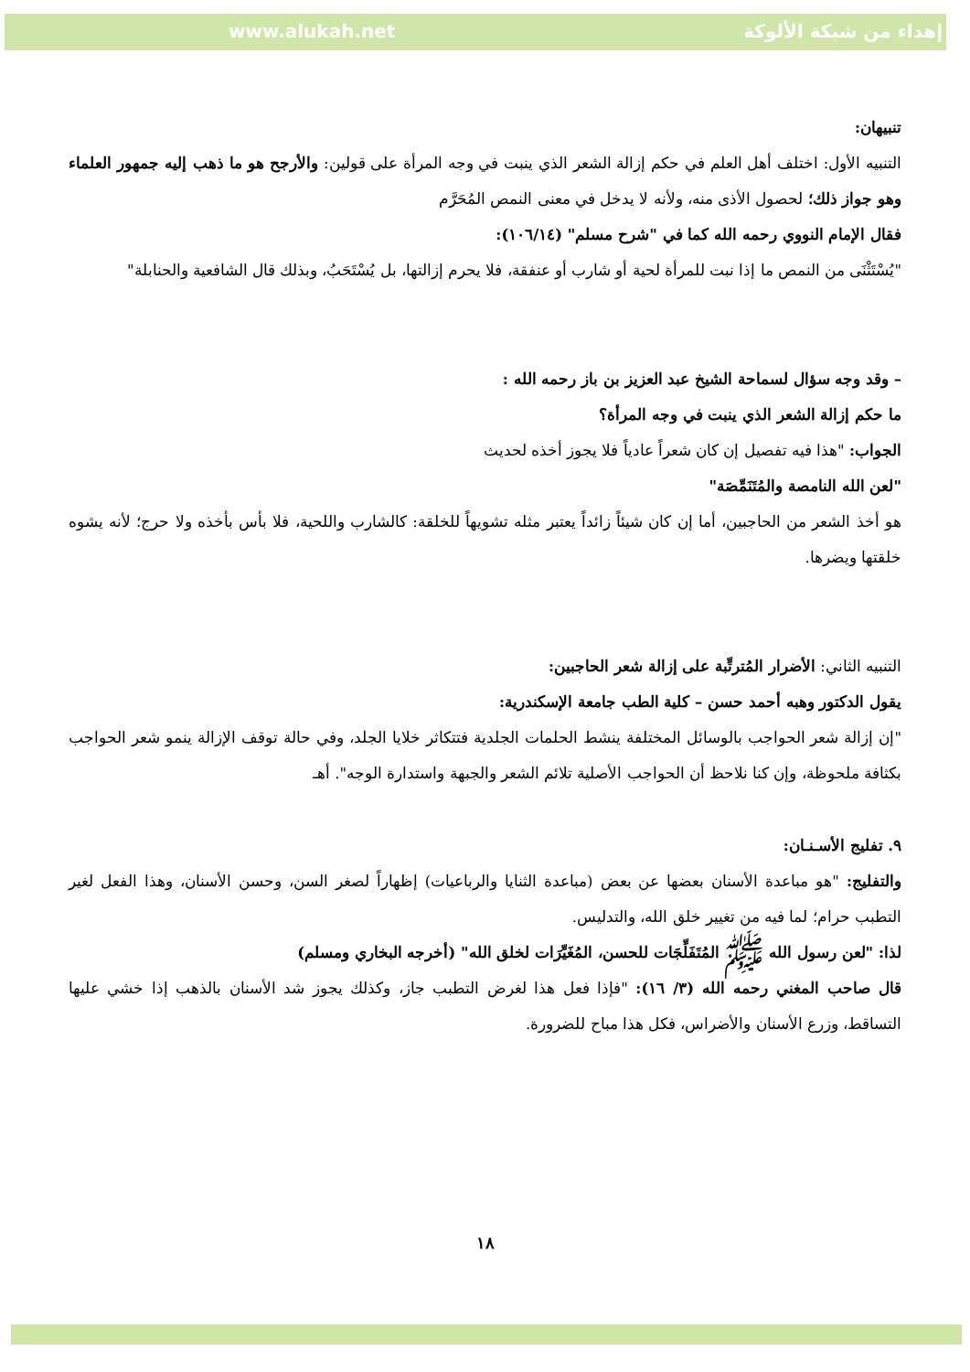www.alukah.net إهداء من شبكة الألوكة
تنبيهان:
التنبيه الأول: اختلف أهل العلم في حكم إزالة الشعر الذي ينبت في وجه المرأة على قولين: والأرجح هو ما ذهب إليه جمهور العلماء وهو جواز ذلك؛ لحصول الأذى منه، ولأنه لا يدخل في معنى النمص المُحَرَّم
فقال الإمام النووي رحمه الله كما في "شرح مسلم" (١٠٦/١٤):
"يُسْتَثْنَى من النمص ما إذا نبت للمرأة لحية أو شارب أو عنفقة، فلا يحرم إزالتها، بل يُسْتَحَبُ، وبذلك قال الشافعية والحنابلة"
– وقد وجه سؤال لسماحة الشيخ عبد العزيز بن باز رحمه الله :
ما حكم إزالة الشعر الذي ينبت في وجه المرأة؟
الجواب: "هذا فيه تفصيل إن كان شعراً عادياً فلا يجوز أخذه لحديث
"لعن الله النامصة والمُتَنَمِّصَة"
هو أخذ الشعر من الحاجبين، أما إن كان شيئاً زائداً يعتبر مثله تشويهاً للخلقة: كالشارب واللحية، فلا بأس بأخذه ولا حرج؛ لأنه يشوه خلقتها ويضرها.
التنبيه الثاني: الأضرار المُترتِّبة على إزالة شعر الحاجبين:
يقول الدكتور وهبه أحمد حسن – كلية الطب جامعة الإسكندرية:
"إن إزالة شعر الحواجب بالوسائل المختلفة ينشط الحلمات الجلدية فتتكاثر خلايا الجلد، وفي حالة توقف الإزالة ينمو شعر الحواجب بكثافة ملحوظة، وإن كنا نلاحظ أن الحواجب الأصلية تلائم الشعر والجبهة واستدارة الوجه". أهـ
٩. تفليج الأسـنـان:
والتفليج: "هو مباعدة الأسنان بعضها عن بعض (مباعدة الثنايا والرباعيات) إظهاراً لصغر السن، وحسن الأسنان، وهذا الفعل لغير التطبب حرام؛ لما فيه من تغيير خلق الله، والتدليس.
لذا: "لعن رسول الله ﷺ المُتَفَلِّجَات للحسن، المُغَيِّرَات لخلق الله" (أخرجه البخاري ومسلم)
قال صاحب المغني رحمه الله (٣/ ١٦): "فإذا فعل هذا لغرض التطبب جاز، وكذلك يجوز شد الأسنان بالذهب إذا خشي عليها التساقط، وزرع الأسنان والأضراس، فكل هذا مباح للضرورة.
١٨